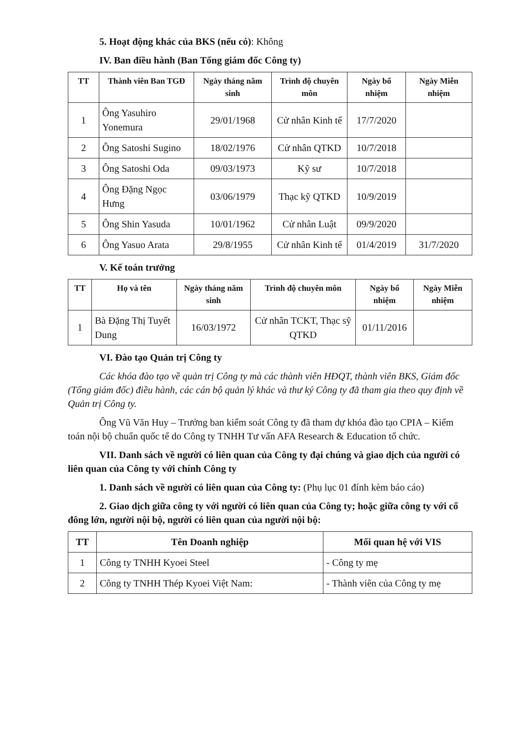5. Hoạt động khác của BKS (nếu có): Không
IV. Ban điều hành (Ban Tổng giám đốc Công ty)
| TT | Thành viên Ban TGĐ | Ngày tháng năm sinh | Trình độ chuyên môn | Ngày bổ nhiệm | Ngày Miễn nhiệm |
| --- | --- | --- | --- | --- | --- |
| 1 | Ông Yasuhiro Yonemura | 29/01/1968 | Cử nhân Kinh tế | 17/7/2020 | |
| 2 | Ông Satoshi Sugino | 18/02/1976 | Cử nhân QTKD | 10/7/2018 | |
| 3 | Ông Satoshi Oda | 09/03/1973 | Kỹ sư | 10/7/2018 | |
| 4 | Ông Đặng Ngọc Hưng | 03/06/1979 | Thạc kỹ QTKD | 10/9/2019 | |
| 5 | Ông Shin Yasuda | 10/01/1962 | Cử nhân Luật | 09/9/2020 | |
| 6 | Ông Yasuo Arata | 29/8/1955 | Cử nhân Kinh tế | 01/4/2019 | 31/7/2020 |
V. Kế toán trưởng
| TT | Họ và tên | Ngày tháng năm sinh | Trình độ chuyên môn | Ngày bổ nhiệm | Ngày Miễn nhiệm |
| --- | --- | --- | --- | --- | --- |
| 1 | Bà Đặng Thị Tuyết Dung | 16/03/1972 | Cử nhân TCKT, Thạc sỹ QTKD | 01/11/2016 | |
VI. Đào tạo Quản trị Công ty
Các khóa đào tạo về quản trị Công ty mà các thành viên HĐQT, thành viên BKS, Giám đốc (Tổng giám đốc) điều hành, các cán bộ quản lý khác và thư ký Công ty đã tham gia theo quy định về Quản trị Công ty.
Ông Vũ Văn Huy – Trưởng ban kiểm soát Công ty đã tham dự khóa đào tạo CPIA – Kiểm toán nội bộ chuẩn quốc tế do Công ty TNHH Tư vấn AFA Research & Education tổ chức.
VII. Danh sách về người có liên quan của Công ty đại chúng và giao dịch của người có liên quan của Công ty với chính Công ty
1. Danh sách về người có liên quan của Công ty: (Phụ lục 01 đính kèm báo cáo)
2. Giao dịch giữa công ty với người có liên quan của Công ty; hoặc giữa công ty với cổ đông lớn, người nội bộ, người có liên quan của người nội bộ:
| TT | Tên Doanh nghiệp | Mối quan hệ với VIS |
| --- | --- | --- |
| 1 | Công ty TNHH Kyoei Steel | - Công ty mẹ |
| 2 | Công ty TNHH Thép Kyoei Việt Nam: | - Thành viên của Công ty mẹ |